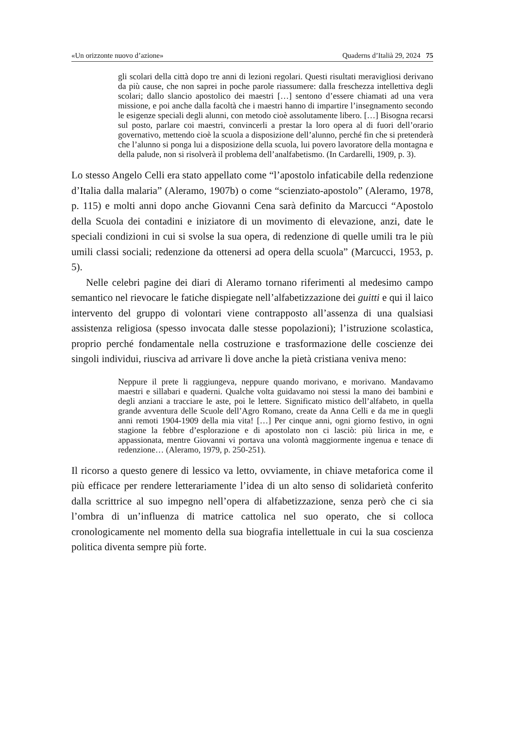«Un orizzonte nuovo d’azione» Quaderns d’Italià 29, 2024 75
gli scolari della città dopo tre anni di lezioni regolari. Questi risultati meravigliosi derivano da più cause, che non saprei in poche parole riassumere: dalla freschezza intellettiva degli scolari; dallo slancio apostolico dei maestri […] sentono d’essere chiamati ad una vera missione, e poi anche dalla facoltà che i maestri hanno di impartire l’insegnamento secondo le esigenze speciali degli alunni, con metodo cioè assolutamente libero. […] Bisogna recarsi sul posto, parlare coi maestri, convincerli a prestar la loro opera al di fuori dell’orario governativo, mettendo cioè la scuola a disposizione dell’alunno, perché fin che si pretenderà che l’alunno si ponga lui a disposizione della scuola, lui povero lavoratore della montagna e della palude, non si risolverà il problema dell’analfabetismo. (In Cardarelli, 1909, p. 3).
Lo stesso Angelo Celli era stato appellato come “l’apostolo infaticabile della redenzione d’Italia dalla malaria” (Aleramo, 1907b) o come “scienziato-apostolo” (Aleramo, 1978, p. 115) e molti anni dopo anche Giovanni Cena sarà definito da Marcucci “Apostolo della Scuola dei contadini e iniziatore di un movimento di elevazione, anzi, date le speciali condizioni in cui si svolse la sua opera, di redenzione di quelle umili tra le più umili classi sociali; redenzione da ottenersi ad opera della scuola” (Marcucci, 1953, p. 5).
Nelle celebri pagine dei diari di Aleramo tornano riferimenti al medesimo campo semantico nel rievocare le fatiche dispiegate nell’alfabetizzazione dei guitti e qui il laico intervento del gruppo di volontari viene contrapposto all’assenza di una qualsiasi assistenza religiosa (spesso invocata dalle stesse popolazioni); l’istruzione scolastica, proprio perché fondamentale nella costruzione e trasformazione delle coscienze dei singoli individui, riusciva ad arrivare lì dove anche la pietà cristiana veniva meno:
Neppure il prete li raggiungeva, neppure quando morivano, e morivano. Mandavamo maestri e sillabari e quaderni. Qualche volta guidavamo noi stessi la mano dei bambini e degli anziani a tracciare le aste, poi le lettere. Significato mistico dell’alfabeto, in quella grande avventura delle Scuole dell’Agro Romano, create da Anna Celli e da me in quegli anni remoti 1904-1909 della mia vita! […] Per cinque anni, ogni giorno festivo, in ogni stagione la febbre d’esplorazione e di apostolato non ci lasciò: più lirica in me, e appassionata, mentre Giovanni vi portava una volontà maggiormente ingenua e tenace di redenzione… (Aleramo, 1979, p. 250-251).
Il ricorso a questo genere di lessico va letto, ovviamente, in chiave metaforica come il più efficace per rendere letterariamente l’idea di un alto senso di solidarietà conferito dalla scrittrice al suo impegno nell’opera di alfabetizzazione, senza però che ci sia l’ombra di un’influenza di matrice cattolica nel suo operato, che si colloca cronologicamente nel momento della sua biografia intellettuale in cui la sua coscienza politica diventa sempre più forte.